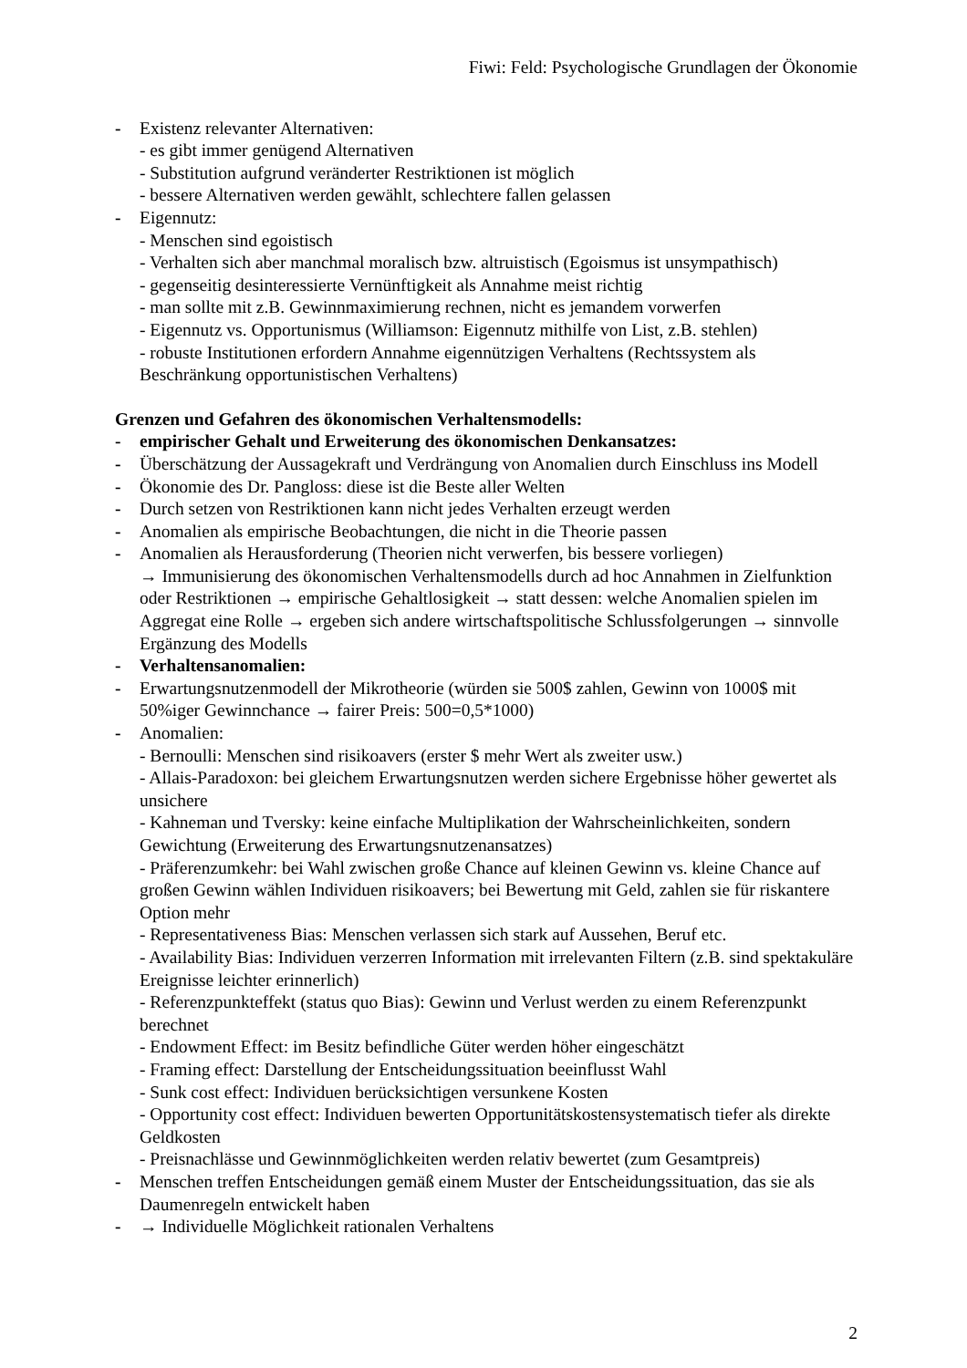Fiwi: Feld: Psychologische Grundlagen der Ökonomie
- Existenz relevanter Alternativen:
- es gibt immer genügend Alternativen
- Substitution aufgrund veränderter Restriktionen ist möglich
- bessere Alternativen werden gewählt, schlechtere fallen gelassen
- Eigennutz:
- Menschen sind egoistisch
- Verhalten sich aber manchmal moralisch bzw. altruistisch (Egoismus ist unsympathisch)
- gegenseitig desinteressierte Vernünftigkeit als Annahme meist richtig
- man sollte mit z.B. Gewinnmaximierung rechnen, nicht es jemandem vorwerfen
- Eigennutz vs. Opportunismus (Williamson: Eigennutz mithilfe von List, z.B. stehlen)
- robuste Institutionen erfordern Annahme eigennützigen Verhaltens (Rechtssystem als Beschränkung opportunistischen Verhaltens)
Grenzen und Gefahren des ökonomischen Verhaltensmodells:
- empirischer Gehalt und Erweiterung des ökonomischen Denkansatzes:
- Überschätzung der Aussagekraft und Verdrängung von Anomalien durch Einschluss ins Modell
- Ökonomie des Dr. Pangloss: diese ist die Beste aller Welten
- Durch setzen von Restriktionen kann nicht jedes Verhalten erzeugt werden
- Anomalien als empirische Beobachtungen, die nicht in die Theorie passen
- Anomalien als Herausforderung (Theorien nicht verwerfen, bis bessere vorliegen)
→ Immunisierung des ökonomischen Verhaltensmodells durch ad hoc Annahmen in Zielfunktion oder Restriktionen → empirische Gehaltlosigkeit → statt dessen: welche Anomalien spielen im Aggregat eine Rolle → ergeben sich andere wirtschaftspolitische Schlussfolgerungen → sinnvolle Ergänzung des Modells
- Verhaltensanomalien:
- Erwartungsnutzenmodell der Mikrotheorie (würden sie 500$ zahlen, Gewinn von 1000$ mit 50%iger Gewinnchance → fairer Preis: 500=0,5*1000)
- Anomalien:
- Bernoulli: Menschen sind risikoavers (erster $ mehr Wert als zweiter usw.)
- Allais-Paradoxon: bei gleichem Erwartungsnutzen werden sichere Ergebnisse höher gewertet als unsichere
- Kahneman und Tversky: keine einfache Multiplikation der Wahrscheinlichkeiten, sondern Gewichtung (Erweiterung des Erwartungsnutzenansatzes)
- Präferenzumkehr: bei Wahl zwischen große Chance auf kleinen Gewinn vs. kleine Chance auf großen Gewinn wählen Individuen risikoavers; bei Bewertung mit Geld, zahlen sie für riskantere Option mehr
- Representativeness Bias: Menschen verlassen sich stark auf Aussehen, Beruf etc.
- Availability Bias: Individuen verzerren Information mit irrelevanten Filtern (z.B. sind spektakuläre Ereignisse leichter erinnerlich)
- Referenzpunkteffekt (status quo Bias): Gewinn und Verlust werden zu einem Referenzpunkt berechnet
- Endowment Effect: im Besitz befindliche Güter werden höher eingeschätzt
- Framing effect: Darstellung der Entscheidungssituation beeinflusst Wahl
- Sunk cost effect: Individuen berücksichtigen versunkene Kosten
- Opportunity cost effect: Individuen bewerten Opportunitätskostensystematisch tiefer als direkte Geldkosten
- Preisnachlässe und Gewinnmöglichkeiten werden relativ bewertet (zum Gesamtpreis)
- Menschen treffen Entscheidungen gemäß einem Muster der Entscheidungssituation, das sie als Daumenregeln entwickelt haben
- → Individuelle Möglichkeit rationalen Verhaltens
2